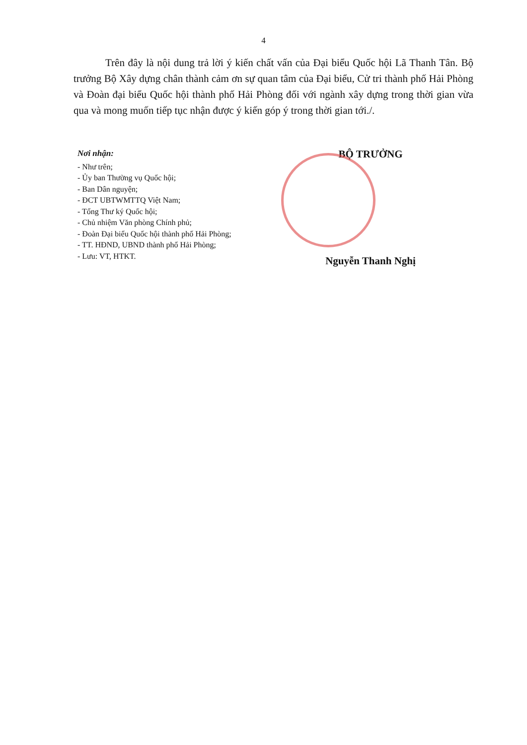4
Trên đây là nội dung trả lời ý kiến chất vấn của Đại biểu Quốc hội Lã Thanh Tân. Bộ trưởng Bộ Xây dựng chân thành cảm ơn sự quan tâm của Đại biểu, Cử tri thành phố Hải Phòng và Đoàn đại biểu Quốc hội thành phố Hải Phòng đối với ngành xây dựng trong thời gian vừa qua và mong muốn tiếp tục nhận được ý kiến góp ý trong thời gian tới./.
Nơi nhận:
- Như trên;
- Ủy ban Thường vụ Quốc hội;
- Ban Dân nguyện;
- ĐCT UBTWMTTQ Việt Nam;
- Tổng Thư ký Quốc hội;
- Chủ nhiệm Văn phòng Chính phủ;
- Đoàn Đại biểu Quốc hội thành phố Hải Phòng;
- TT. HĐND, UBND thành phố Hải Phòng;
- Lưu: VT, HTKT.
BỘ TRƯỞNG
Nguyễn Thanh Nghị